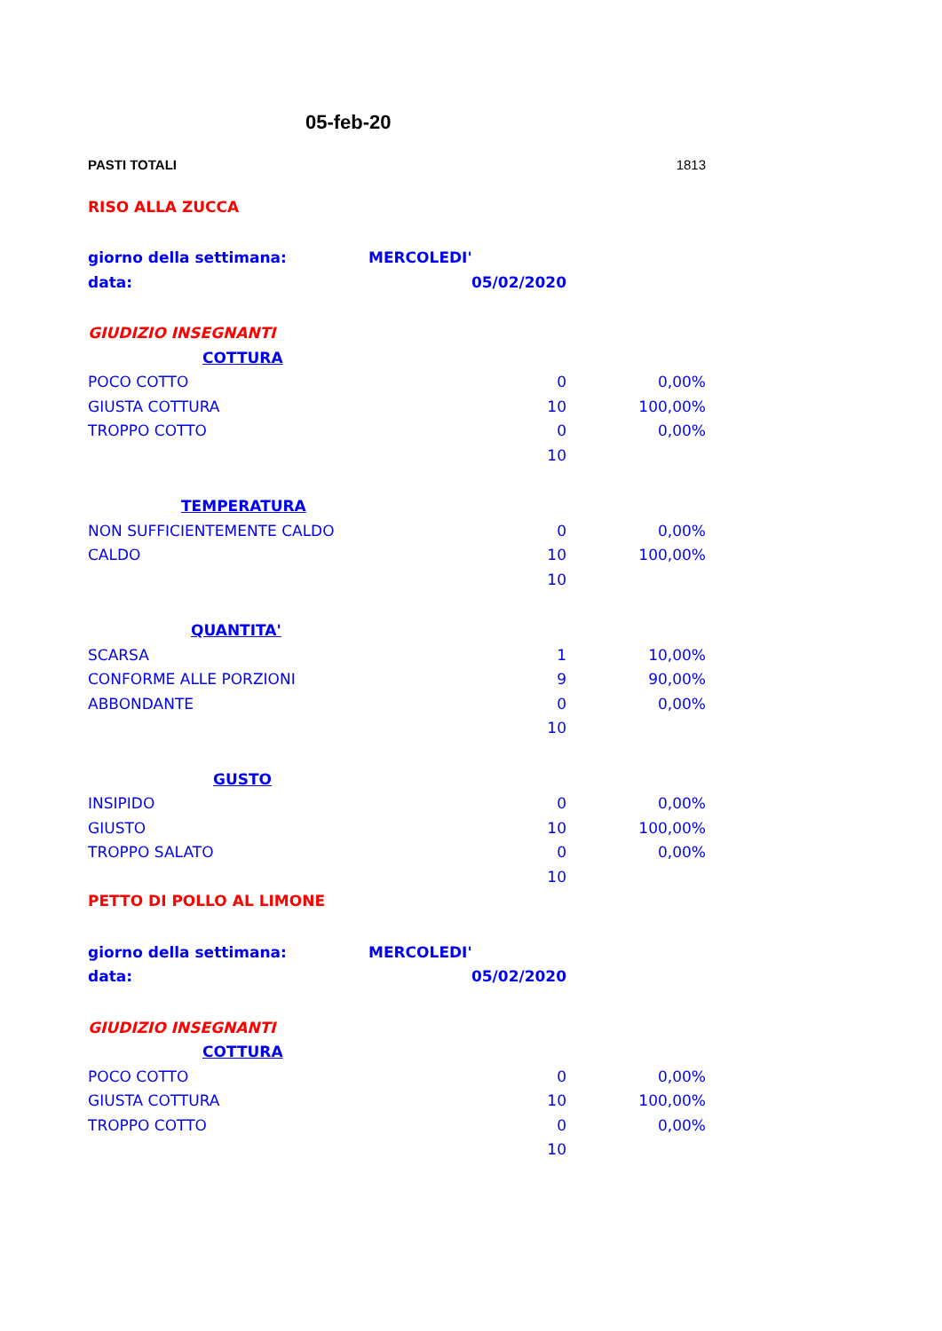| | 05-feb-20 | |
| PASTI TOTALI | | 1813 |
| RISO ALLA ZUCCA | | |
| giorno della settimana: | MERCOLEDI' | |
| data: | 05/02/2020 | |
| GIUDIZIO INSEGNANTI | | |
| COTTURA | | |
| POCO COTTO | 0 | 0,00% |
| GIUSTA COTTURA | 10 | 100,00% |
| TROPPO COTTO | 0 | 0,00% |
| | 10 | |
| TEMPERATURA | | |
| NON SUFFICIENTEMENTE CALDO | 0 | 0,00% |
| CALDO | 10 | 100,00% |
| | 10 | |
| QUANTITA' | | |
| SCARSA | 1 | 10,00% |
| CONFORME ALLE PORZIONI | 9 | 90,00% |
| ABBONDANTE | 0 | 0,00% |
| | 10 | |
| GUSTO | | |
| INSIPIDO | 0 | 0,00% |
| GIUSTO | 10 | 100,00% |
| TROPPO SALATO | 0 | 0,00% |
| | 10 | |
| PETTO DI POLLO AL LIMONE | | |
| giorno della settimana: | MERCOLEDI' | |
| data: | 05/02/2020 | |
| GIUDIZIO INSEGNANTI | | |
| COTTURA | | |
| POCO COTTO | 0 | 0,00% |
| GIUSTA COTTURA | 10 | 100,00% |
| TROPPO COTTO | 0 | 0,00% |
| | 10 | |